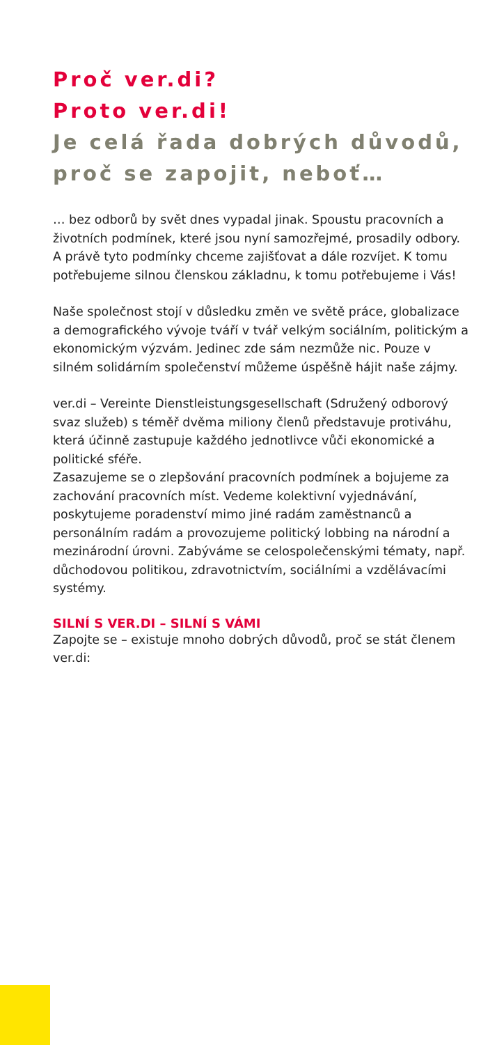Proč ver.di?
Proto ver.di!
Je celá řada dobrých důvodů, proč se zapojit, neboť…
… bez odborů by svět dnes vypadal jinak. Spoustu pracovních a životních podmínek, které jsou nyní samozřejmé, prosadily odbory. A právě tyto podmínky chceme zajišťovat a dále rozvíjet. K tomu potřebujeme silnou členskou základnu, k tomu potřebujeme i Vás!
Naše společnost stojí v důsledku změn ve světě práce, globalizace a demografického vývoje tváří v tvář velkým sociálním, politickým a ekonomickým výzvám. Jedinec zde sám nezmůže nic. Pouze v silném solidárním společenství můžeme úspěšně hájit naše zájmy.
ver.di – Vereinte Dienstleistungsgesellschaft (Sdružený odborový svaz služeb) s téměř dvěma miliony členů představuje protiváhu, která účinně zastupuje každého jednotlivce vůči ekonomické a politické sféře.
Zasazujeme se o zlepšování pracovních podmínek a bojujeme za zachování pracovních míst. Vedeme kolektivní vyjednávání, poskytujeme poradenství mimo jiné radám zaměstnanců a personálním radám a provozujeme politický lobbing na národní a mezinárodní úrovni. Zabýváme se celospolečenskými tématy, např. důchodovou politikou, zdravotnictvím, sociálními a vzdělávacími systémy.
SILNÍ S VER.DI – SILNÍ S VÁMI
Zapojte se – existuje mnoho dobrých důvodů, proč se stát členem ver.di: